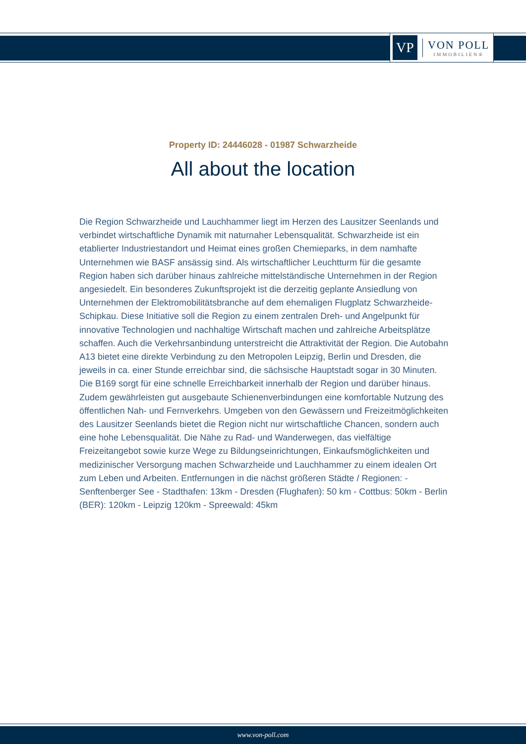VP
VON POLL
IMMOBILIEN®
Property ID: 24446028 - 01987 Schwarzheide
All about the location
Die Region Schwarzheide und Lauchhammer liegt im Herzen des Lausitzer Seenlands und verbindet wirtschaftliche Dynamik mit naturnaher Lebensqualität. Schwarzheide ist ein etablierter Industriestandort und Heimat eines großen Chemieparks, in dem namhafte Unternehmen wie BASF ansässig sind. Als wirtschaftlicher Leuchtturm für die gesamte Region haben sich darüber hinaus zahlreiche mittelständische Unternehmen in der Region angesiedelt. Ein besonderes Zukunftsprojekt ist die derzeitig geplante Ansiedlung von Unternehmen der Elektromobilitätsbranche auf dem ehemaligen Flugplatz Schwarzheide-Schipkau. Diese Initiative soll die Region zu einem zentralen Dreh- und Angelpunkt für innovative Technologien und nachhaltige Wirtschaft machen und zahlreiche Arbeitsplätze schaffen. Auch die Verkehrsanbindung unterstreicht die Attraktivität der Region. Die Autobahn A13 bietet eine direkte Verbindung zu den Metropolen Leipzig, Berlin und Dresden, die jeweils in ca. einer Stunde erreichbar sind, die sächsische Hauptstadt sogar in 30 Minuten. Die B169 sorgt für eine schnelle Erreichbarkeit innerhalb der Region und darüber hinaus. Zudem gewährleisten gut ausgebaute Schienenverbindungen eine komfortable Nutzung des öffentlichen Nah- und Fernverkehrs. Umgeben von den Gewässern und Freizeitmöglichkeiten des Lausitzer Seenlands bietet die Region nicht nur wirtschaftliche Chancen, sondern auch eine hohe Lebensqualität. Die Nähe zu Rad- und Wanderwegen, das vielfältige Freizeitangebot sowie kurze Wege zu Bildungseinrichtungen, Einkaufsmöglichkeiten und medizinischer Versorgung machen Schwarzheide und Lauchhammer zu einem idealen Ort zum Leben und Arbeiten. Entfernungen in die nächst größeren Städte / Regionen: - Senftenberger See - Stadthafen: 13km - Dresden (Flughafen): 50 km - Cottbus: 50km - Berlin (BER): 120km - Leipzig 120km - Spreewald: 45km
www.von-poll.com